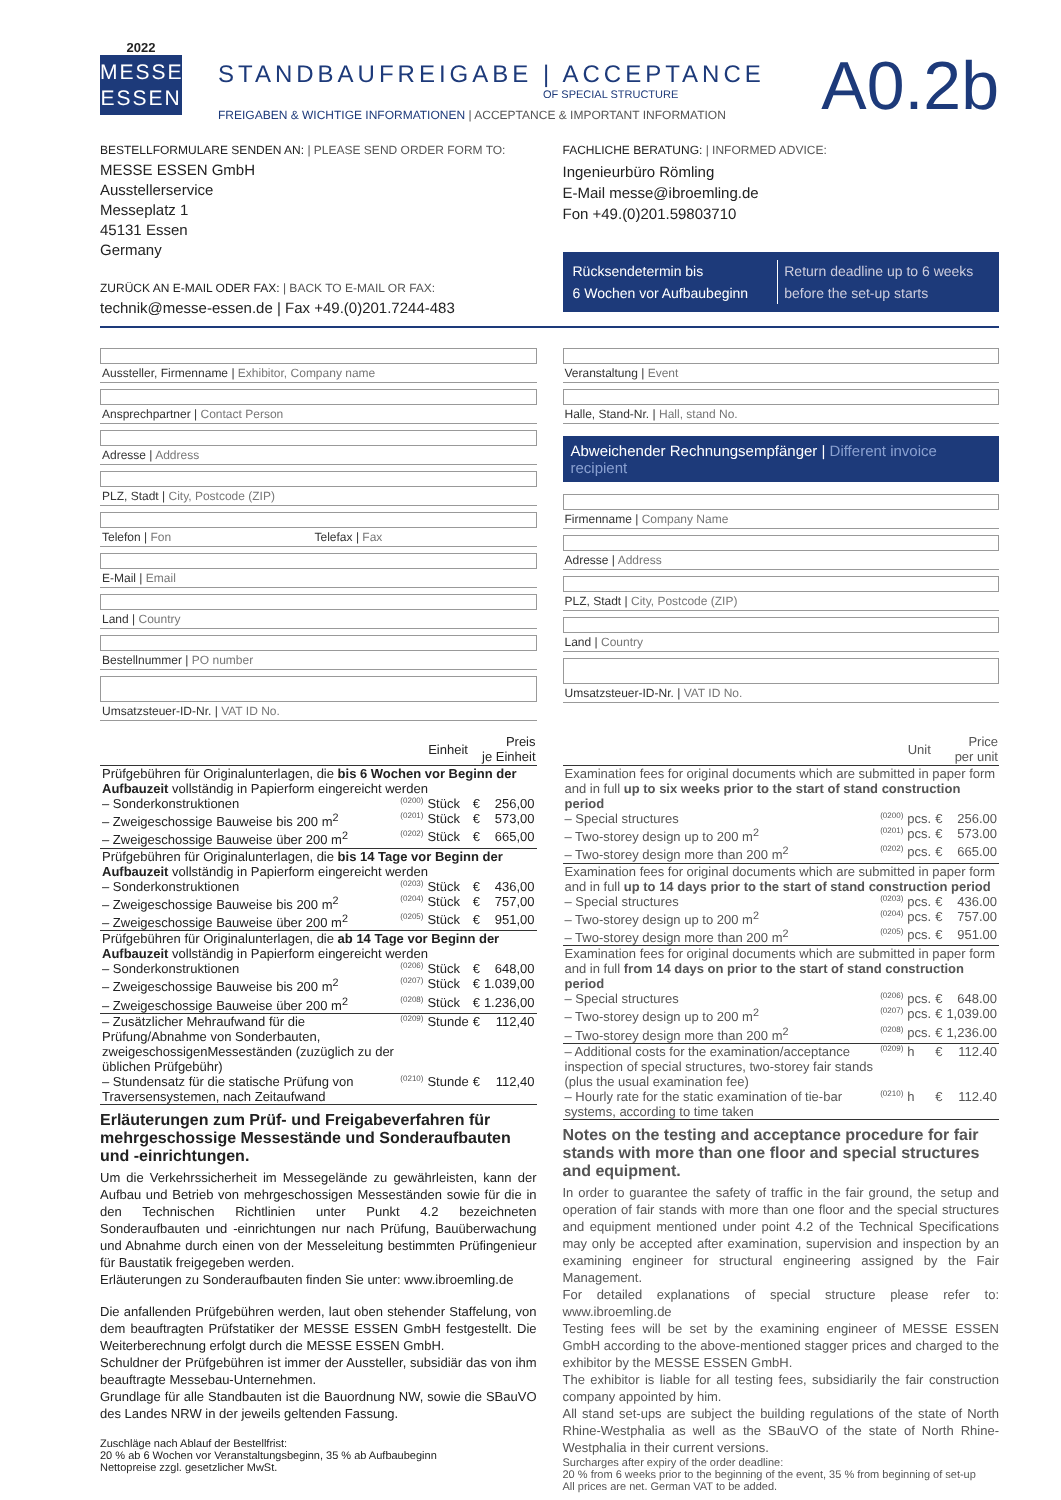2022
MESSE
ESSEN
STANDBAUFREIGABE | ACCEPTANCE
OF SPECIAL STRUCTURE
FREIGABEN & WICHTIGE INFORMATIONEN | ACCEPTANCE & IMPORTANT INFORMATION
A0.2b
BESTELLFORMULARE SENDEN AN: | PLEASE SEND ORDER FORM TO:
MESSE ESSEN GmbH
Ausstellerservice
Messeplatz 1
45131 Essen
Germany
ZURÜCK AN E-MAIL ODER FAX: | BACK TO E-MAIL OR FAX:
technik@messe-essen.de | Fax +49.(0)201.7244-483
FACHLICHE BERATUNG: | INFORMED ADVICE:
Ingenieurbüro Römling
E-Mail messe@ibroemling.de
Fon +49.(0)201.59803710
Rücksendetermin bis
6 Wochen vor Aufbaubeginn
Return deadline up to 6 weeks
before the set-up starts
Aussteller, Firmenname | Exhibitor, Company name
Ansprechpartner | Contact Person
Adresse | Address
PLZ, Stadt | City, Postcode (ZIP)
Telefon | Fon Telefax | Fax
E-Mail | Email
Land | Country
Bestellnummer | PO number
Umsatzsteuer-ID-Nr. | VAT ID No.
Veranstaltung | Event
Halle, Stand-Nr. | Hall, stand No.
Abweichender Rechnungsempfänger | Different invoice recipient
Firmenname | Company Name
Adresse | Address
PLZ, Stadt | City, Postcode (ZIP)
Land | Country
Umsatzsteuer-ID-Nr. | VAT ID No.
| | | Einheit | Preis je Einheit | |
| --- | --- | --- | --- | --- |
| Prüfgebühren für Originalunterlagen, die bis 6 Wochen vor Beginn der Aufbauzeit vollständig in Papierform eingereicht werden | | | | |
| – Sonderkonstruktionen | (0200) | Stück | € | 256,00 |
| – Zweigeschossige Bauweise bis 200 m<sup>2</sup> | (0201) | Stück | € | 573,00 |
| – Zweigeschossige Bauweise über 200 m<sup>2</sup> | (0202) | Stück | € | 665,00 |
| Prüfgebühren für Originalunterlagen, die bis 14 Tage vor Beginn der Aufbauzeit vollständig in Papierform eingereicht werden | | | | |
| – Sonderkonstruktionen | (0203) | Stück | € | 436,00 |
| – Zweigeschossige Bauweise bis 200 m<sup>2</sup> | (0204) | Stück | € | 757,00 |
| – Zweigeschossige Bauweise über 200 m<sup>2</sup> | (0205) | Stück | € | 951,00 |
| Prüfgebühren für Originalunterlagen, die ab 14 Tage vor Beginn der Aufbauzeit vollständig in Papierform eingereicht werden | | | | |
| – Sonderkonstruktionen | (0206) | Stück | € | 648,00 |
| – Zweigeschossige Bauweise bis 200 m<sup>2</sup> | (0207) | Stück | € | 1.039,00 |
| – Zweigeschossige Bauweise über 200 m<sup>2</sup> | (0208) | Stück | € | 1.236,00 |
| – Zusätzlicher Mehraufwand für die Prüfung/Abnahme von Sonderbauten, zweigeschossigenMesseständen (zuzüglich zu der üblichen Prüfgebühr) | (0209) | Stunde | € | 112,40 |
| – Stundensatz für die statische Prüfung von Traversensystemen, nach Zeitaufwand | (0210) | Stunde | € | 112,40 |
Erläuterungen zum Prüf- und Freigabeverfahren für mehrgeschossige Messestände und Sonderaufbauten und -einrichtungen.
Um die Verkehrssicherheit im Messegelände zu gewährleisten, kann der Aufbau und Betrieb von mehrgeschossigen Messeständen sowie für die in den Technischen Richtlinien unter Punkt 4.2 bezeichneten Sonderaufbauten und -einrichtungen nur nach Prüfung, Bauüberwachung und Abnahme durch einen von der Messeleitung bestimmten Prüfingenieur für Baustatik freigegeben werden.
Erläuterungen zu Sonderaufbauten finden Sie unter: www.ibroemling.de
Die anfallenden Prüfgebühren werden, laut oben stehender Staffelung, von dem beauftragten Prüfstatiker der MESSE ESSEN GmbH festgestellt. Die Weiterberechnung erfolgt durch die MESSE ESSEN GmbH.
Schuldner der Prüfgebühren ist immer der Aussteller, subsidiär das von ihm beauftragte Messebau-Unternehmen.
Grundlage für alle Standbauten ist die Bauordnung NW, sowie die SBauVO des Landes NRW in der jeweils geltenden Fassung.
Zuschläge nach Ablauf der Bestellfrist:
20 % ab 6 Wochen vor Veranstaltungsbeginn, 35 % ab Aufbaubeginn
Nettopreise zzgl. gesetzlicher MwSt.
| | | Unit | Price per unit | |
| --- | --- | --- | --- | --- |
| Examination fees for original documents which are submitted in paper form and in full up to six weeks prior to the start of stand construction period | | | | |
| – Special structures | (0200) | pcs. | € | 256.00 |
| – Two-storey design up to 200 m<sup>2</sup> | (0201) | pcs. | € | 573.00 |
| – Two-storey design more than 200 m<sup>2</sup> | (0202) | pcs. | € | 665.00 |
| Examination fees for original documents which are submitted in paper form and in full up to 14 days prior to the start of stand construction period | | | | |
| – Special structures | (0203) | pcs. | € | 436.00 |
| – Two-storey design up to 200 m<sup>2</sup> | (0204) | pcs. | € | 757.00 |
| – Two-storey design more than 200 m<sup>2</sup> | (0205) | pcs. | € | 951.00 |
| Examination fees for original documents which are submitted in paper form and in full from 14 days on prior to the start of stand construction period | | | | |
| – Special structures | (0206) | pcs. | € | 648.00 |
| – Two-storey design up to 200 m<sup>2</sup> | (0207) | pcs. | € | 1,039.00 |
| – Two-storey design more than 200 m<sup>2</sup> | (0208) | pcs. | € | 1,236.00 |
| – Additional costs for the examination/acceptance inspection of special structures, two-storey fair stands (plus the usual examination fee) | (0209) | h | € | 112.40 |
| – Hourly rate for the static examination of tie-bar systems, according to time taken | (0210) | h | € | 112.40 |
Notes on the testing and acceptance procedure for fair stands with more than one floor and special structures and equipment.
In order to guarantee the safety of traffic in the fair ground, the setup and operation of fair stands with more than one floor and the special structures and equipment mentioned under point 4.2 of the Technical Specifications may only be accepted after examination, supervision and inspection by an examining engineer for structural engineering assigned by the Fair Management.
For detailed explanations of special structure please refer to: www.ibroemling.de
Testing fees will be set by the examining engineer of MESSE ESSEN GmbH according to the above-mentioned stagger prices and charged to the exhibitor by the MESSE ESSEN GmbH.
The exhibitor is liable for all testing fees, subsidiarily the fair construction company appointed by him.
All stand set-ups are subject the building regulations of the state of North Rhine-Westphalia as well as the SBauVO of the state of North Rhine-Westphalia in their current versions.
Surcharges after expiry of the order deadline:
20 % from 6 weeks prior to the beginning of the event, 35 % from beginning of set-up
All prices are net. German VAT to be added.